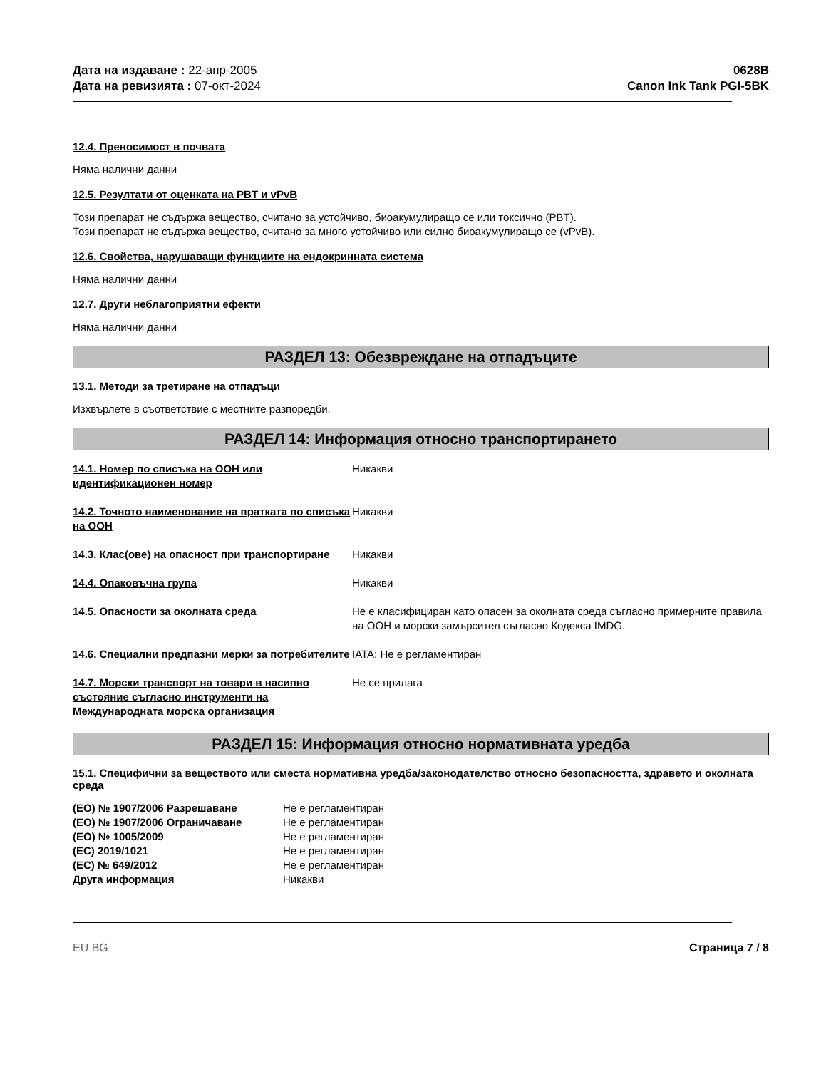Дата на издаване : 22-апр-2005
Дата на ревизията : 07-окт-2024
0628B
Canon Ink Tank PGI-5BK
12.4. Преносимост в почвата
Няма налични данни
12.5. Резултати от оценката на PBT и vPvB
Този препарат не съдържа вещество, считано за устойчиво, биоакумулиращо се или токсично (PBT).
Този препарат не съдържа вещество, считано за много устойчиво или силно биоакумулиращо се (vPvB).
12.6. Свойства, нарушаващи функциите на ендокринната система
Няма налични данни
12.7. Други неблагоприятни ефекти
Няма налични данни
РАЗДЕЛ 13: Обезвреждане на отпадъците
13.1. Методи за третиране на отпадъци
Изхвърлете в съответствие с местните разпоредби.
РАЗДЕЛ 14: Информация относно транспортирането
| 14.1. Номер по списъка на ООН или идентификационен номер | Никакви |
| 14.2. Точното наименование на пратката по списъка на ООН | Никакви |
| 14.3. Клас(ове) на опасност при транспортиране | Никакви |
| 14.4. Опаковъчна група | Никакви |
| 14.5. Опасности за околната среда | Не е класифициран като опасен за околната среда съгласно примерните правила на ООН и морски замърсител съгласно Кодекса IMDG. |
| 14.6. Специални предпазни мерки за потребителите | IATA: Не е регламентиран |
| 14.7. Морски транспорт на товари в насипно състояние съгласно инструменти на Международната морска организация | Не се прилага |
РАЗДЕЛ 15: Информация относно нормативната уредба
15.1. Специфични за веществото или сместа нормативна уредба/законодателство относно безопасността, здравето и околната среда
| (ЕО) № 1907/2006 Разрешаване | Не е регламентиран |
| (ЕО) № 1907/2006 Ограничаване | Не е регламентиран |
| (ЕО) № 1005/2009 | Не е регламентиран |
| (ЕС) 2019/1021 | Не е регламентиран |
| (ЕС) № 649/2012 | Не е регламентиран |
| Друга информация | Никакви |
EU BG Страница 7 / 8